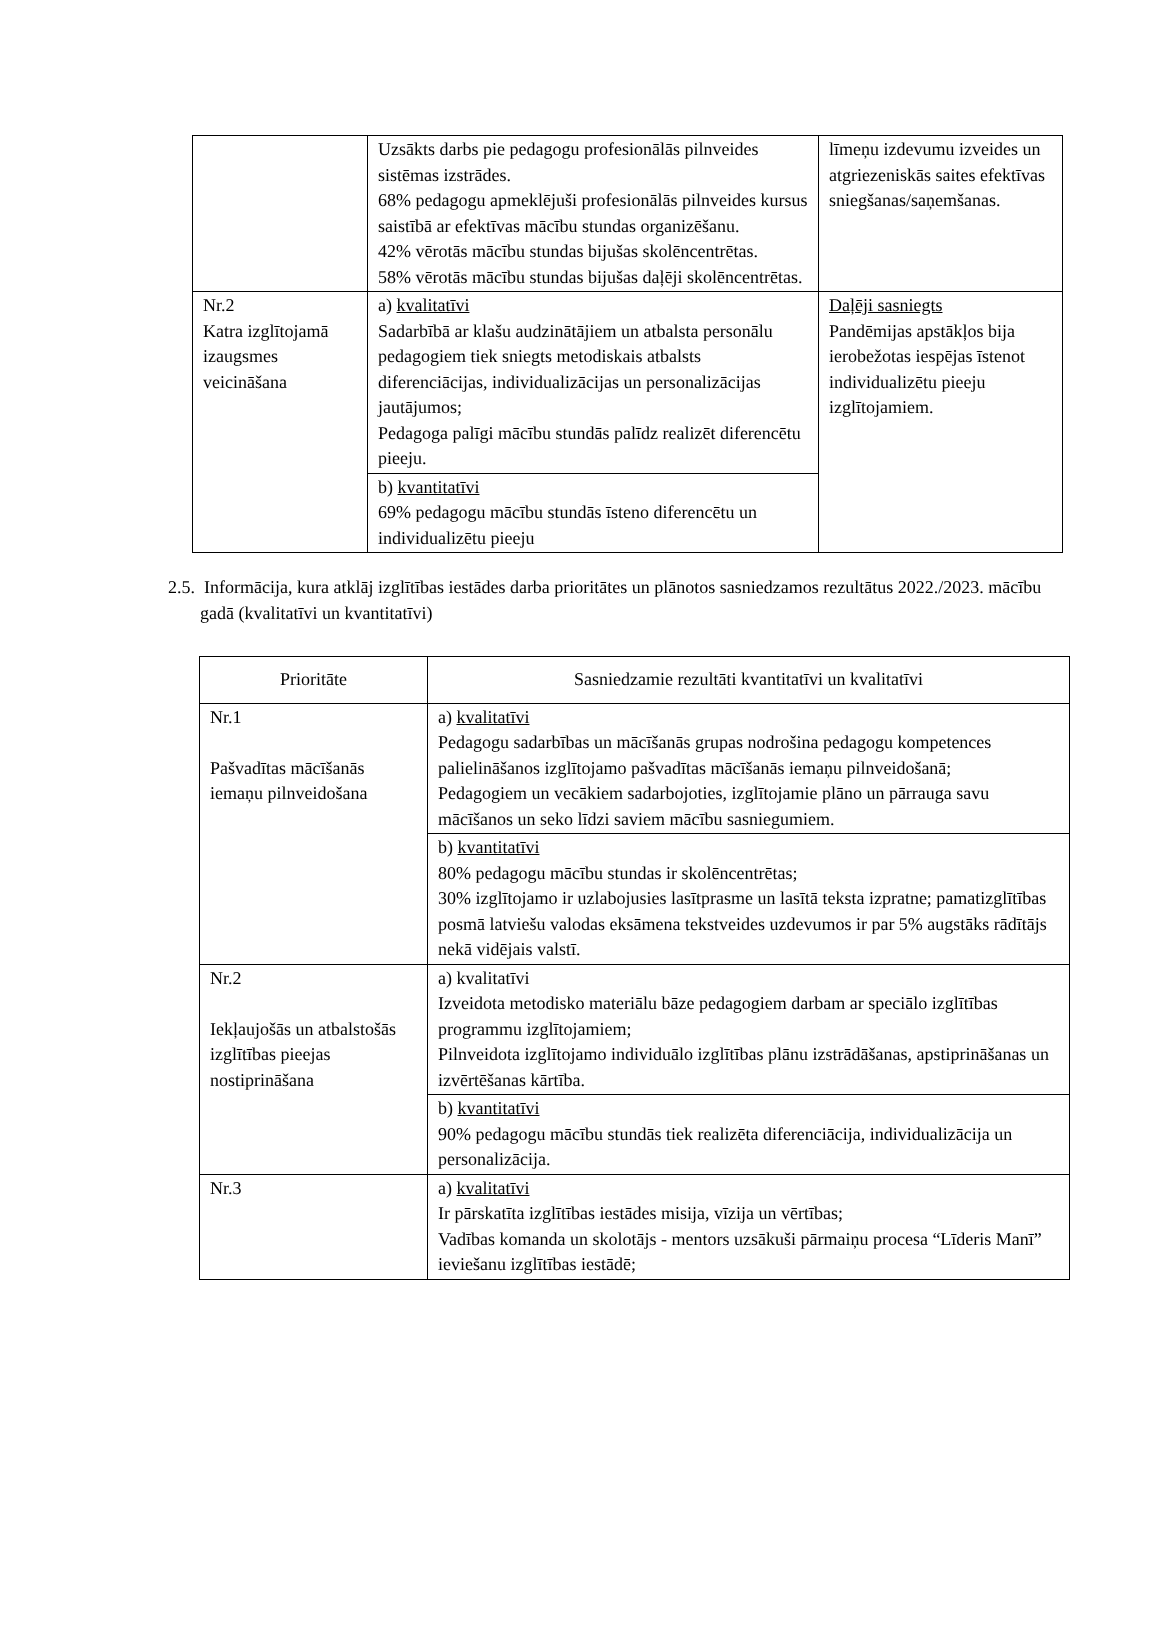| | Uzsākts darbs pie pedagogu profesionālās pilnveides sistēmas izstrādes. 68% pedagogu apmeklējuši profesionālās pilnveides kursus saistībā ar efektīvas mācību stundas organizēšanu. 42% vērotās mācību stundas bijušas skolēncentrētas. 58% vērotās mācību stundas bijušas daļēji skolēncentrētas. | līmeņu izdevumu izveides un atgriezeniskās saites efektīvas sniegšanas/saņemšanas. |
| Nr.2 Katra izglītojamā izaugsmes veicināšana | a) kvalitatīvi Sadarbībā ar klašu audzinātājiem un atbalsta personālu pedagogiem tiek sniegts metodiskais atbalsts diferenciācijas, individualizācijas un personalizācijas jautājumos; Pedagoga palīgi mācību stundās palīdz realizēt diferencētu pieeju. | Daļēji sasniegts Pandēmijas apstākļos bija ierobežotas iespējas īstenot individualizētu pieeju izglītojamiem. |
| | b) kvantitatīvi 69% pedagogu mācību stundās īsteno diferencētu un individualizētu pieeju | |
2.5. Informācija, kura atklāj izglītības iestādes darba prioritātes un plānotos sasniedzamos rezultātus 2022./2023. mācību gadā (kvalitatīvi un kvantitatīvi)
| Prioritāte | Sasniedzamie rezultāti kvantitatīvi un kvalitatīvi |
| --- | --- |
| Nr.1 Pašvadītas mācīšanās iemaņu pilnveidošana | a) kvalitatīvi Pedagogu sadarbības un mācīšanās grupas nodrošina pedagogu kompetences palielināšanos izglītojamo pašvadītas mācīšanās iemaņu pilnveidošanā; Pedagogiem un vecākiem sadarbojoties, izglītojamie plāno un pārrauga savu mācīšanos un seko līdzi saviem mācību sasniegumiem. |
| | b) kvantitatīvi 80% pedagogu mācību stundas ir skolēncentrētas; 30% izglītojamo ir uzlabojusies lasītprasme un lasītā teksta izpratne; pamatizglītības posmā latviešu valodas eksāmena tekstveides uzdevumos ir par 5% augstāks rādītājs nekā vidējais valstī. |
| Nr.2 Iekļaujošās un atbalstošās izglītības pieejas nostiprināšana | a) kvalitatīvi Izveidota metodisko materiālu bāze pedagogiem darbam ar speciālo izglītības programmu izglītojamiem; Pilnveidota izglītojamo individuālo izglītības plānu izstrādāšanas, apstiprināšanas un izvērtēšanas kārtība. |
| | b) kvantitatīvi 90% pedagogu mācību stundās tiek realizēta diferenciācija, individualizācija un personalizācija. |
| Nr.3 | a) kvalitatīvi Ir pārskatīta izglītības iestādes misija, vīzija un vērtības; Vadības komanda un skolotājs - mentors uzsākuši pārmaiņu procesa “Līderis Manī” ieviešanu izglītības iestādē; |